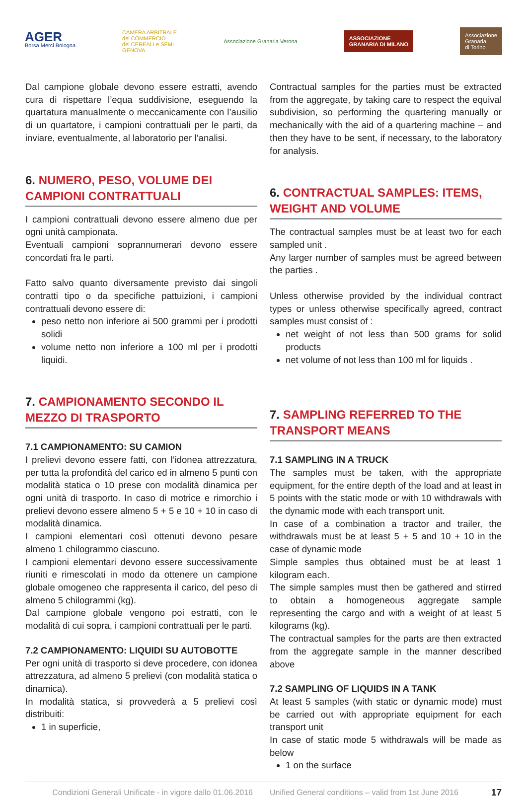AGER
Borsa Merci Bologna
CAMERA ARBITRALE
del COMMERCIO
dei CEREALI e SEMI
GENOVA
Associazione Granaria Verona
ASSOCIAZIONE
GRANARIA DI MILANO
Associazione
Granaria
di Torino
Dal campione globale devono essere estratti, avendo cura di rispettare l’equa suddivisione, eseguendo la quartatura manualmente o meccanicamente con l’ausilio di un quartatore, i campioni contrattuali per le parti, da inviare, eventualmente, al laboratorio per l’analisi.
6. NUMERO, PESO, VOLUME DEI CAMPIONI CONTRATTUALI
I campioni contrattuali devono essere almeno due per ogni unità campionata.
Eventuali campioni soprannumerari devono essere concordati fra le parti.
Fatto salvo quanto diversamente previsto dai singoli contratti tipo o da specifiche pattuizioni, i campioni contrattuali devono essere di:
peso netto non inferiore ai 500 grammi per i prodotti solidi
volume netto non inferiore a 100 ml per i prodotti liquidi.
7. CAMPIONAMENTO SECONDO IL MEZZO DI TRASPORTO
7.1 CAMPIONAMENTO: SU CAMION
I prelievi devono essere fatti, con l’idonea attrezzatura, per tutta la profondità del carico ed in almeno 5 punti con modalità statica o 10 prese con modalità dinamica per ogni unità di trasporto. In caso di motrice e rimorchio i prelievi devono essere almeno 5 + 5 e 10 + 10 in caso di modalità dinamica.
I campioni elementari così ottenuti devono pesare almeno 1 chilogrammo ciascuno.
I campioni elementari devono essere successivamente riuniti e rimescolati in modo da ottenere un campione globale omogeneo che rappresenta il carico, del peso di almeno 5 chilogrammi (kg).
Dal campione globale vengono poi estratti, con le modalità di cui sopra, i campioni contrattuali per le parti.
7.2 CAMPIONAMENTO: LIQUIDI SU AUTOBOTTE
Per ogni unità di trasporto si deve procedere, con idonea attrezzatura, ad almeno 5 prelievi (con modalità statica o dinamica).
In modalità statica, si provvederà a 5 prelievi così distribuiti:
1 in superficie,
Contractual samples for the parties must be extracted from the aggregate, by taking care to respect the equival subdivision, so performing the quartering manually or mechanically with the aid of a quartering machine – and then they have to be sent, if necessary, to the laboratory for analysis.
6. CONTRACTUAL SAMPLES: ITEMS, WEIGHT AND VOLUME
The contractual samples must be at least two for each sampled unit .
Any larger number of samples must be agreed between the parties .
Unless otherwise provided by the individual contract types or unless otherwise specifically agreed, contract samples must consist of :
net weight of not less than 500 grams for solid products
net volume of not less than 100 ml for liquids .
7. SAMPLING REFERRED TO THE TRANSPORT MEANS
7.1 SAMPLING IN A TRUCK
The samples must be taken, with the appropriate equipment, for the entire depth of the load and at least in 5 points with the static mode or with 10 withdrawals with the dynamic mode with each transport unit.
In case of a combination a tractor and trailer, the withdrawals must be at least 5 + 5 and 10 + 10 in the case of dynamic mode
Simple samples thus obtained must be at least 1 kilogram each.
The simple samples must then be gathered and stirred to obtain a homogeneous aggregate sample representing the cargo and with a weight of at least 5 kilograms (kg).
The contractual samples for the parts are then extracted from the aggregate sample in the manner described above
7.2 SAMPLING OF LIQUIDS IN A TANK
At least 5 samples (with static or dynamic mode) must be carried out with appropriate equipment for each transport unit
In case of static mode 5 withdrawals will be made as below
1 on the surface
Condizioni Generali Unificate - in vigore dallo 01.06.2016 Unified General conditions – valid from 1st June 2016 17